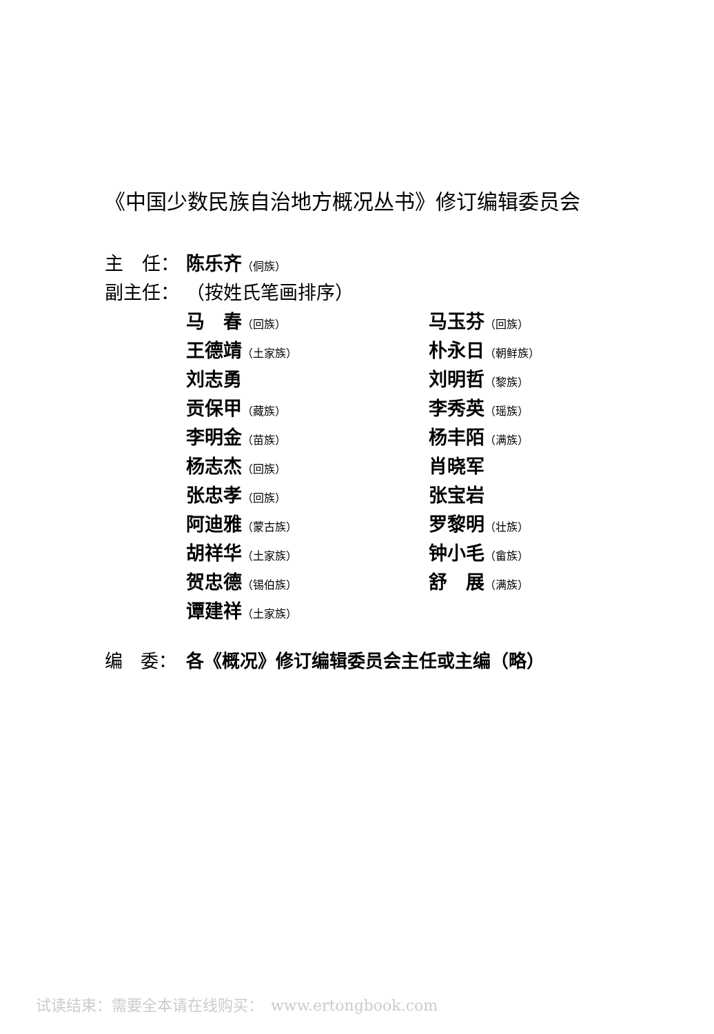《中国少数民族自治地方概况丛书》修订编辑委员会
主　任： 陈乐齐（侗族）
副主任： （按姓氏笔画排序）
马　春（回族）
马玉芬（回族）
王德靖（土家族）
朴永日（朝鲜族）
刘志勇
刘明哲（黎族）
贡保甲（藏族）
李秀英（瑶族）
李明金（苗族）
杨丰陌（满族）
杨志杰（回族）
肖晓军
张忠孝（回族）
张宝岩
阿迪雅（蒙古族）
罗黎明（壮族）
胡祥华（土家族）
钟小毛（畲族）
贺忠德（锡伯族）
舒　展（满族）
谭建祥（土家族）
编　委： 各《概况》修订编辑委员会主任或主编（略）
试读结束：需要全本请在线购买：　www.ertongbook.com